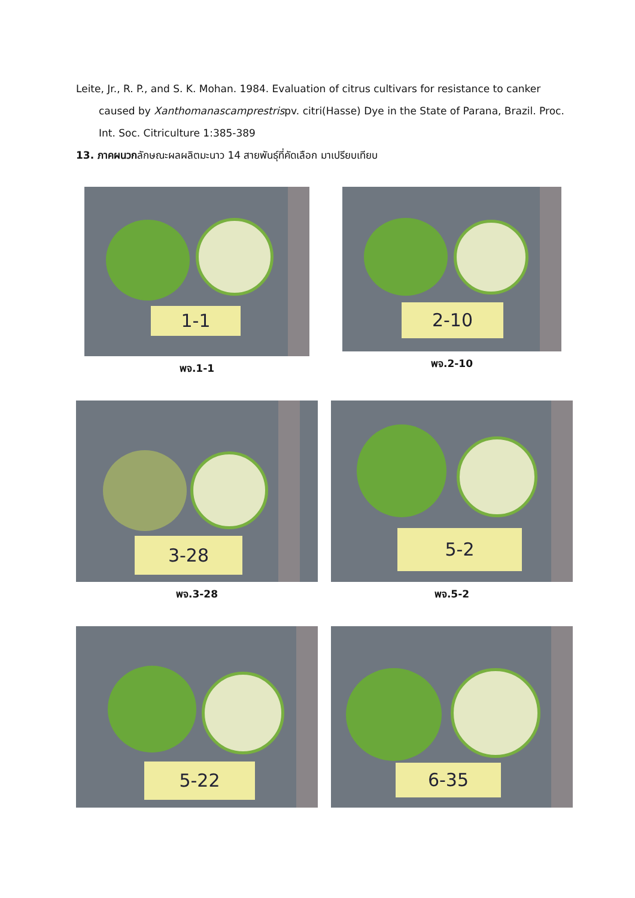Leite, Jr., R. P., and S. K. Mohan. 1984. Evaluation of citrus cultivars for resistance to canker caused by Xanthomanascamprestrispv. citri(Hasse) Dye in the State of Parana, Brazil. Proc. Int. Soc. Citriculture 1:385-389
13. ภาคผนวกลักษณะผลผลิตมะนาว 14 สายพันธุ์ที่คัดเลือก มาเปรียบเทียบ
1-1
พจ.1-1
2-10
พจ.2-10
3-28
พจ.3-28
5-2
พจ.5-2
5-22 6-35